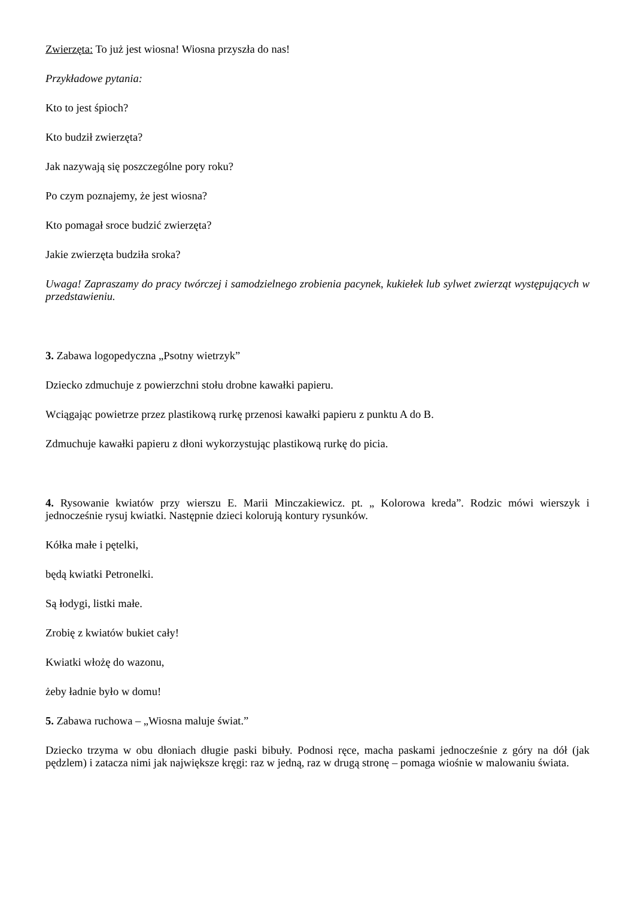Zwierzęta: To już jest wiosna! Wiosna przyszła do nas!
Przykładowe pytania:
Kto to jest śpioch?
Kto budził zwierzęta?
Jak nazywają się poszczególne pory roku?
Po czym poznajemy, że jest wiosna?
Kto pomagał sroce budzić zwierzęta?
Jakie zwierzęta budziła sroka?
Uwaga! Zapraszamy do pracy twórczej i samodzielnego zrobienia pacynek, kukiełek lub sylwet zwierząt występujących w przedstawieniu.
3. Zabawa logopedyczna „Psotny wietrzyk”
Dziecko zdmuchuje z powierzchni stołu drobne kawałki papieru.
Wciągając powietrze przez plastikową rurkę przenosi kawałki papieru z punktu A do B.
Zdmuchuje kawałki papieru z dłoni wykorzystując plastikową rurkę do picia.
4. Rysowanie kwiatów przy wierszu E. Marii Minczakiewicz. pt. „ Kolorowa kreda”. Rodzic mówi wierszyk i jednocześnie rysuj kwiatki. Następnie dzieci kolorują kontury rysunków.
Kółka małe i pętelki,
będą kwiatki Petronelki.
Są łodygi, listki małe.
Zrobię z kwiatów bukiet cały!
Kwiatki włożę do wazonu,
żeby ładnie było w domu!
5. Zabawa ruchowa – „Wiosna maluje świat.”
Dziecko trzyma w obu dłoniach długie paski bibuły. Podnosi ręce, macha paskami jednocześnie z góry na dół (jak pędzlem) i zatacza nimi jak największe kręgi: raz w jedną, raz w drugą stronę – pomaga wiośnie w malowaniu świata.